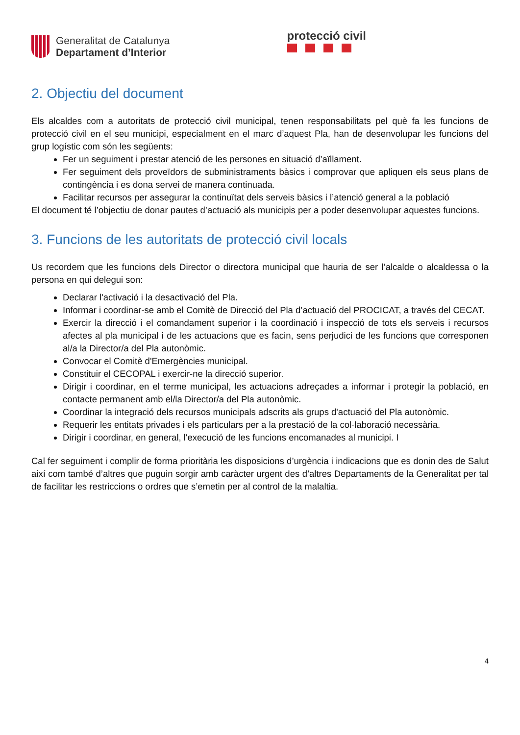Generalitat de Catalunya
Departament d’Interior
protecció civil
2. Objectiu del document
Els alcaldes com a autoritats de protecció civil municipal, tenen responsabilitats pel què fa les funcions de protecció civil en el seu municipi, especialment en el marc d’aquest Pla, han de desenvolupar les funcions del grup logístic com són les següents:
Fer un seguiment i prestar atenció de les persones en situació d’aïllament.
Fer seguiment dels proveïdors de subministraments bàsics i comprovar que apliquen els seus plans de contingència i es dona servei de manera continuada.
Facilitar recursos per assegurar la continuïtat dels serveis bàsics i l’atenció general a la població
El document té l’objectiu de donar pautes d’actuació als municipis per a poder desenvolupar aquestes funcions.
3. Funcions de les autoritats de protecció civil locals
Us recordem que les funcions dels Director o directora municipal que hauria de ser l’alcalde o alcaldessa o la persona en qui delegui son:
Declarar l'activació i la desactivació del Pla.
Informar i coordinar-se amb el Comitè de Direcció del Pla d’actuació del PROCICAT, a través del CECAT.
Exercir la direcció i el comandament superior i la coordinació i inspecció de tots els serveis i recursos afectes al pla municipal i de les actuacions que es facin, sens perjudici de les funcions que corresponen al/a la Director/a del Pla autonòmic.
Convocar el Comitè d'Emergències municipal.
Constituir el CECOPAL i exercir-ne la direcció superior.
Dirigir i coordinar, en el terme municipal, les actuacions adreçades a informar i protegir la població, en contacte permanent amb el/la Director/a del Pla autonòmic.
Coordinar la integració dels recursos municipals adscrits als grups d'actuació del Pla autonòmic.
Requerir les entitats privades i els particulars per a la prestació de la col·laboració necessària.
Dirigir i coordinar, en general, l'execució de les funcions encomanades al municipi. I
Cal fer seguiment i complir de forma prioritària les disposicions d’urgència i indicacions que es donin des de Salut així com també d’altres que puguin sorgir amb caràcter urgent des d’altres Departaments de la Generalitat per tal de facilitar les restriccions o ordres que s’emetin per al control de la malaltia.
4